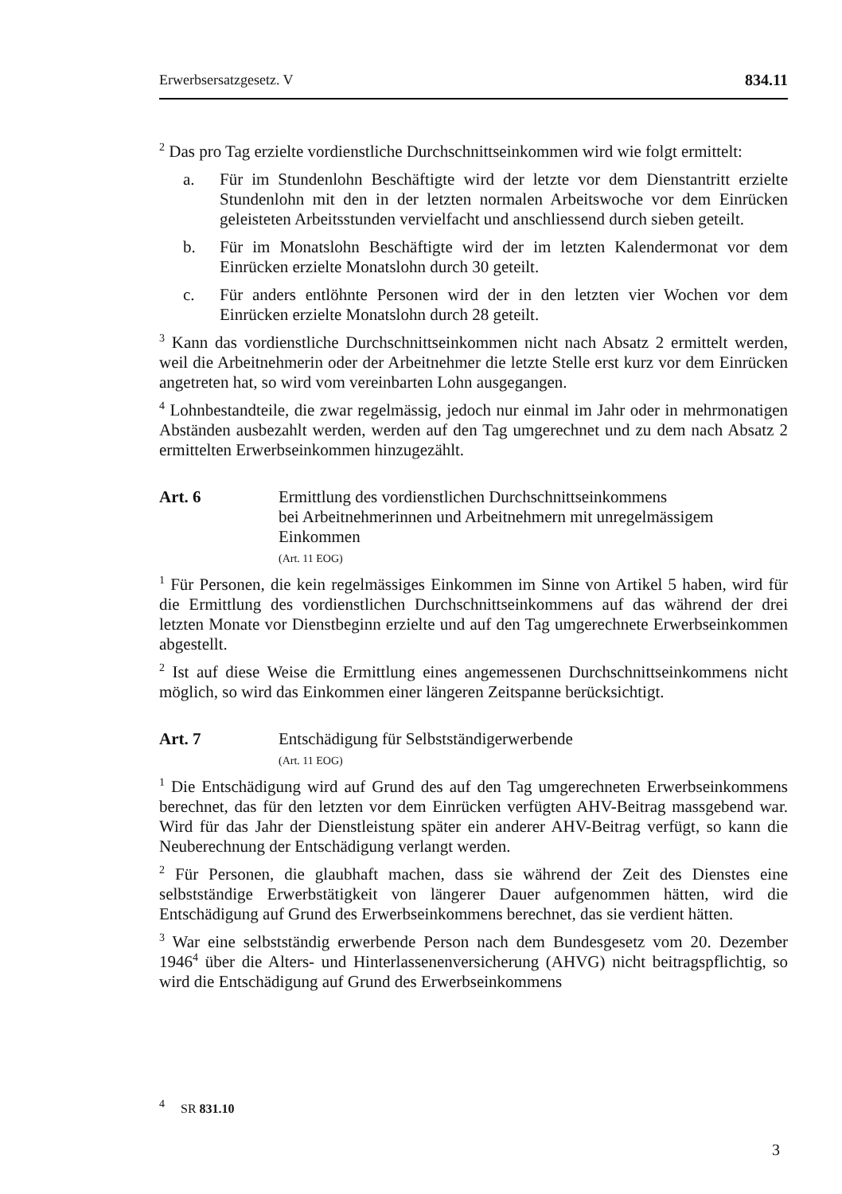Erwerbsersatzgesetz. V 834.11
<sup>2</sup> Das pro Tag erzielte vordienstliche Durchschnittseinkommen wird wie folgt ermittelt:
a. Für im Stundenlohn Beschäftigte wird der letzte vor dem Dienstantritt erzielte Stundenlohn mit den in der letzten normalen Arbeitswoche vor dem Einrücken geleisteten Arbeitsstunden vervielfacht und anschliessend durch sieben geteilt.
b. Für im Monatslohn Beschäftigte wird der im letzten Kalendermonat vor dem Einrücken erzielte Monatslohn durch 30 geteilt.
c. Für anders entlöhnte Personen wird der in den letzten vier Wochen vor dem Einrücken erzielte Monatslohn durch 28 geteilt.
<sup>3</sup> Kann das vordienstliche Durchschnittseinkommen nicht nach Absatz 2 ermittelt werden, weil die Arbeitnehmerin oder der Arbeitnehmer die letzte Stelle erst kurz vor dem Einrücken angetreten hat, so wird vom vereinbarten Lohn ausgegangen.
<sup>4</sup> Lohnbestandteile, die zwar regelmässig, jedoch nur einmal im Jahr oder in mehrmonatigen Abständen ausbezahlt werden, werden auf den Tag umgerechnet und zu dem nach Absatz 2 ermittelten Erwerbseinkommen hinzugezählt.
Art. 6 Ermittlung des vordienstlichen Durchschnittseinkommens
bei Arbeitnehmerinnen und Arbeitnehmern mit unregelmässigem Einkommen
(Art. 11 EOG)
<sup>1</sup> Für Personen, die kein regelmässiges Einkommen im Sinne von Artikel 5 haben, wird für die Ermittlung des vordienstlichen Durchschnittseinkommens auf das während der drei letzten Monate vor Dienstbeginn erzielte und auf den Tag umgerechnete Erwerbseinkommen abgestellt.
<sup>2</sup> Ist auf diese Weise die Ermittlung eines angemessenen Durchschnittseinkommens nicht möglich, so wird das Einkommen einer längeren Zeitspanne berücksichtigt.
Art. 7 Entschädigung für Selbstständigerwerbende
(Art. 11 EOG)
<sup>1</sup> Die Entschädigung wird auf Grund des auf den Tag umgerechneten Erwerbseinkommens berechnet, das für den letzten vor dem Einrücken verfügten AHV-Beitrag massgebend war. Wird für das Jahr der Dienstleistung später ein anderer AHV-Beitrag verfügt, so kann die Neuberechnung der Entschädigung verlangt werden.
<sup>2</sup> Für Personen, die glaubhaft machen, dass sie während der Zeit des Dienstes eine selbstständige Erwerbstätigkeit von längerer Dauer aufgenommen hätten, wird die Entschädigung auf Grund des Erwerbseinkommens berechnet, das sie verdient hätten.
<sup>3</sup> War eine selbstständig erwerbende Person nach dem Bundesgesetz vom 20. Dezember 1946<sup>4</sup> über die Alters- und Hinterlassenenversicherung (AHVG) nicht beitragspflichtig, so wird die Entschädigung auf Grund des Erwerbseinkommens
<sup>4</sup> SR 831.10
3